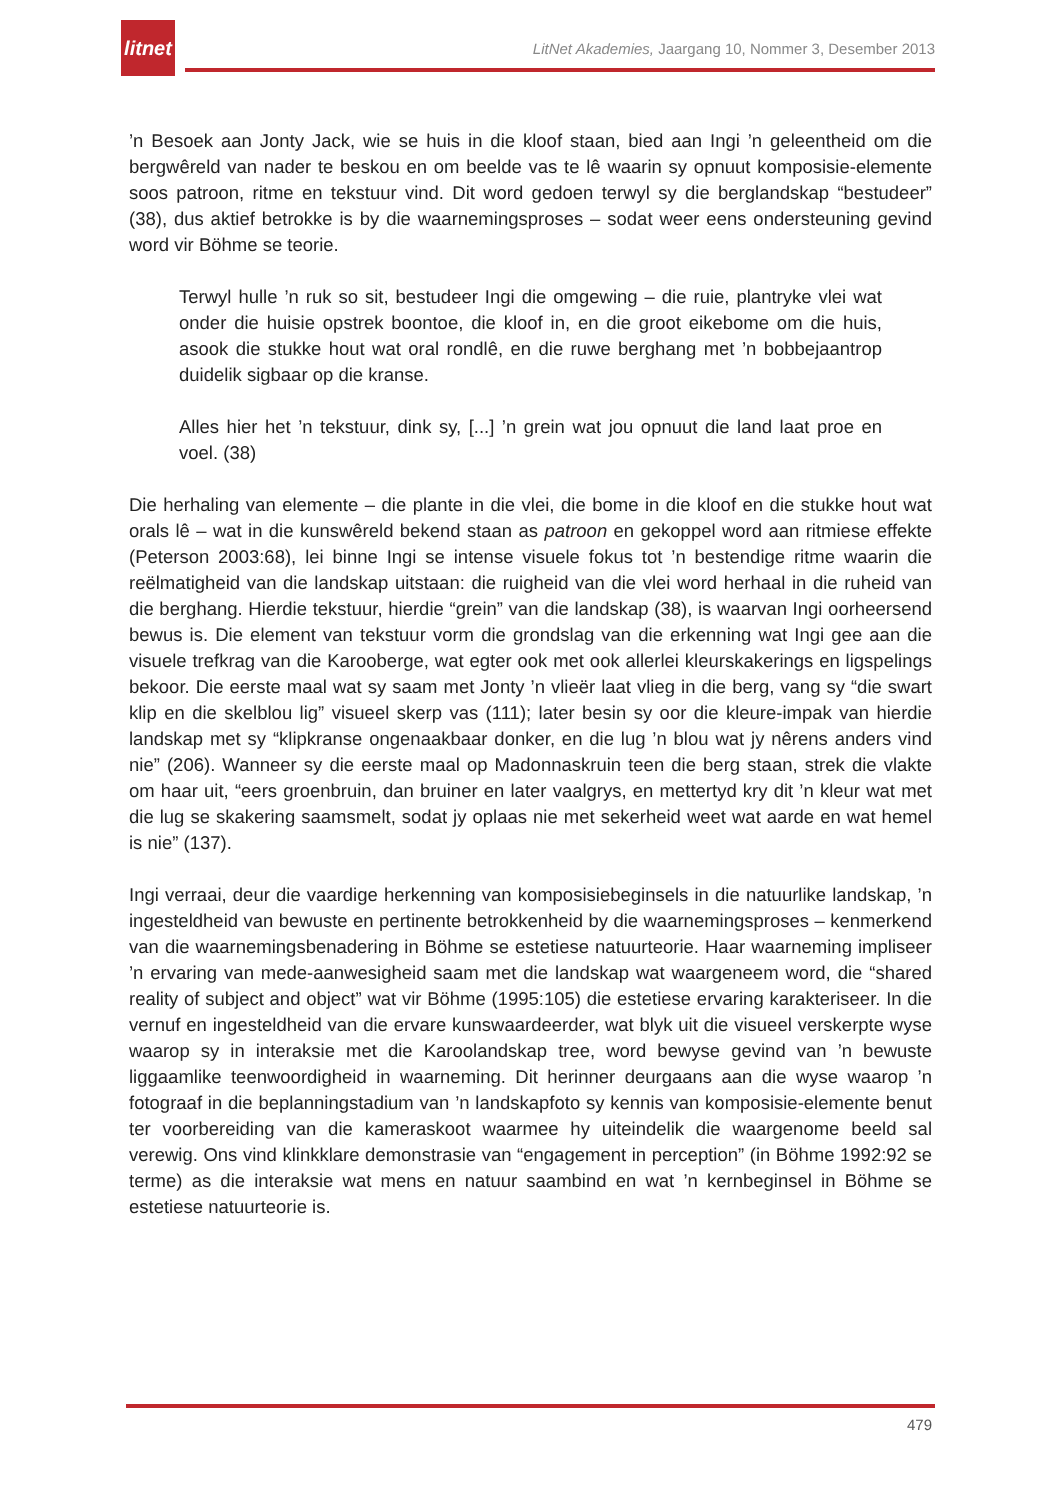litnet
LitNet Akademies, Jaargang 10, Nommer 3, Desember 2013
’n Besoek aan Jonty Jack, wie se huis in die kloof staan, bied aan Ingi ’n geleentheid om die bergwêreld van nader te beskou en om beelde vas te lê waarin sy opnuut komposisie-elemente soos patroon, ritme en tekstuur vind. Dit word gedoen terwyl sy die berglandskap “bestudeer” (38), dus aktief betrokke is by die waarnemingsproses – sodat weer eens ondersteuning gevind word vir Böhme se teorie.
Terwyl hulle ’n ruk so sit, bestudeer Ingi die omgewing – die ruie, plantryke vlei wat onder die huisie opstrek boontoe, die kloof in, en die groot eikebome om die huis, asook die stukke hout wat oral rondlê, en die ruwe berghang met ’n bobbejaantrop duidelik sigbaar op die kranse.
Alles hier het ’n tekstuur, dink sy, [...] ’n grein wat jou opnuut die land laat proe en voel. (38)
Die herhaling van elemente – die plante in die vlei, die bome in die kloof en die stukke hout wat orals lê – wat in die kunswêreld bekend staan as patroon en gekoppel word aan ritmiese effekte (Peterson 2003:68), lei binne Ingi se intense visuele fokus tot ’n bestendige ritme waarin die reëlmatigheid van die landskap uitstaan: die ruigheid van die vlei word herhaal in die ruheid van die berghang. Hierdie tekstuur, hierdie “grein” van die landskap (38), is waarvan Ingi oorheersend bewus is. Die element van tekstuur vorm die grondslag van die erkenning wat Ingi gee aan die visuele trefkrag van die Karooberge, wat egter ook met ook allerlei kleurskakerings en ligspelings bekoor. Die eerste maal wat sy saam met Jonty ’n vlieër laat vlieg in die berg, vang sy “die swart klip en die skelblou lig” visueel skerp vas (111); later besin sy oor die kleure-impak van hierdie landskap met sy “klipkranse ongenaakbaar donker, en die lug ’n blou wat jy nêrens anders vind nie” (206). Wanneer sy die eerste maal op Madonnaskruin teen die berg staan, strek die vlakte om haar uit, “eers groenbruin, dan bruiner en later vaalgrys, en mettertyd kry dit ’n kleur wat met die lug se skakering saamsmelt, sodat jy oplaas nie met sekerheid weet wat aarde en wat hemel is nie” (137).
Ingi verraai, deur die vaardige herkenning van komposisiebeginsels in die natuurlike landskap, ’n ingesteldheid van bewuste en pertinente betrokkenheid by die waarnemingsproses – kenmerkend van die waarnemingsbenadering in Böhme se estetiese natuurteorie. Haar waarneming impliseer ’n ervaring van mede-aanwesigheid saam met die landskap wat waargeneem word, die “shared reality of subject and object” wat vir Böhme (1995:105) die estetiese ervaring karakteriseer. In die vernuf en ingesteldheid van die ervare kunswaardeerder, wat blyk uit die visueel verskerpte wyse waarop sy in interaksie met die Karoolandskap tree, word bewyse gevind van ’n bewuste liggaamlike teenwoordigheid in waarneming. Dit herinner deurgaans aan die wyse waarop ’n fotograaf in die beplanningstadium van ’n landskapfoto sy kennis van komposisie-elemente benut ter voorbereiding van die kameraskoot waarmee hy uiteindelik die waargenome beeld sal verewig. Ons vind klinkklare demonstrasie van “engagement in perception” (in Böhme 1992:92 se terme) as die interaksie wat mens en natuur saambind en wat ’n kernbeginsel in Böhme se estetiese natuurteorie is.
479